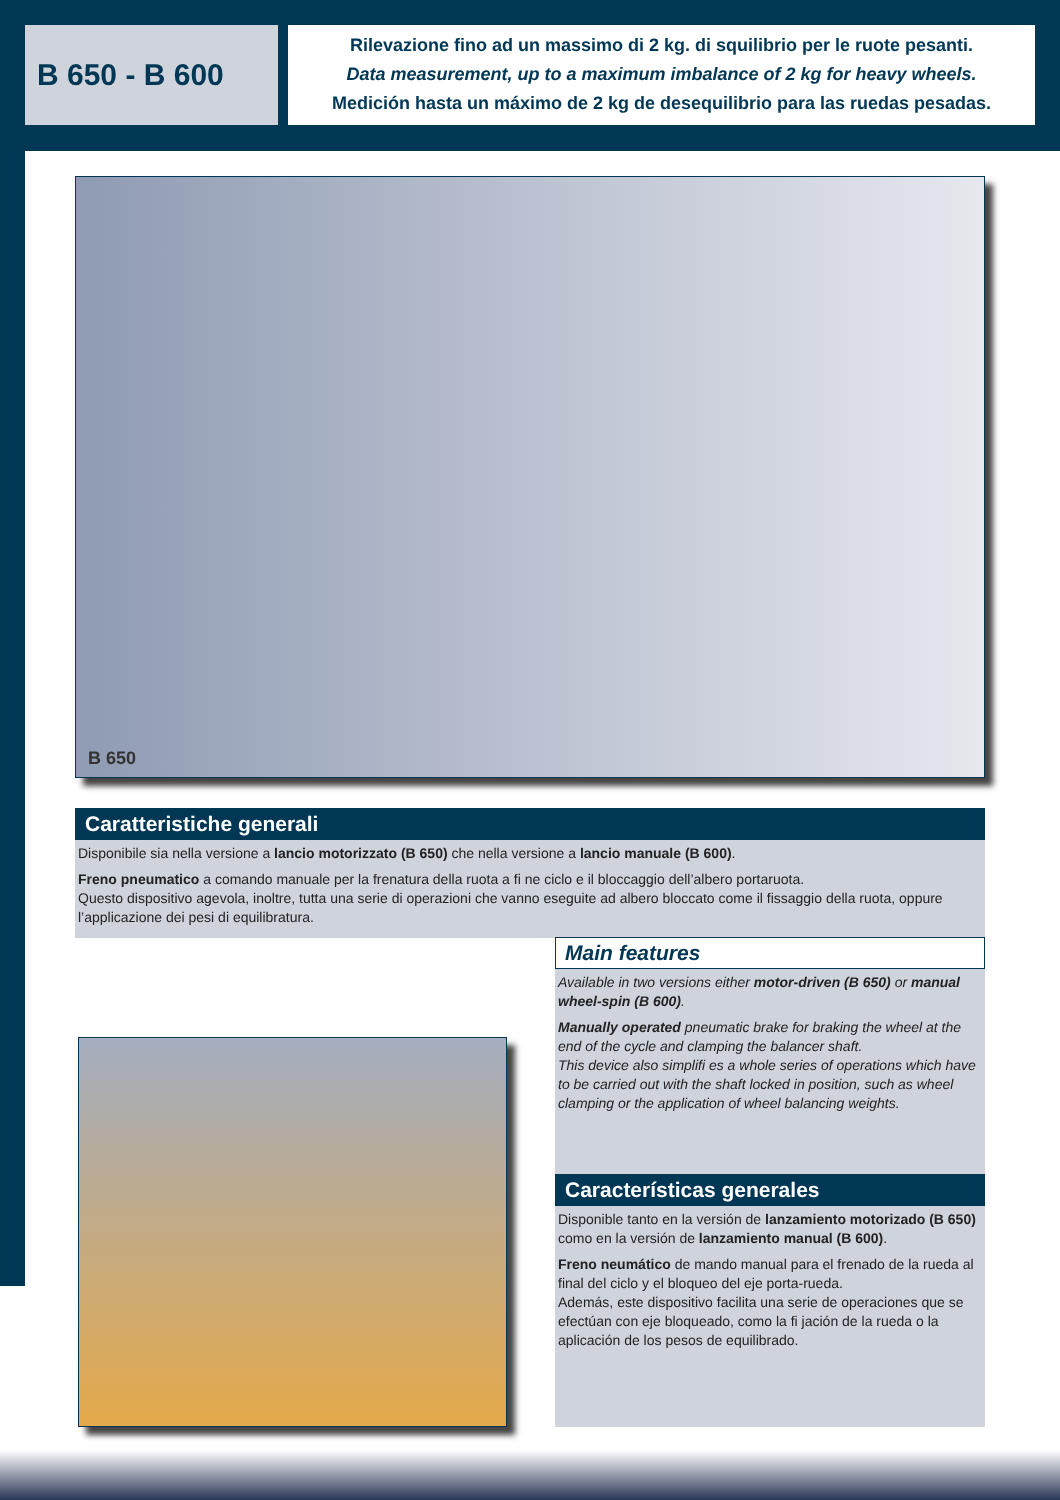B 650 - B 600
Rilevazione fino ad un massimo di 2 kg. di squilibrio per le ruote pesanti.
Data measurement, up to a maximum imbalance of 2 kg for heavy wheels.
Medición hasta un máximo de 2 kg de desequilibrio para las ruedas pesadas.
B 650
Caratteristiche generali
Disponibile sia nella versione a lancio motorizzato (B 650) che nella versione a lancio manuale (B 600).
Freno pneumatico a comando manuale per la frenatura della ruota a fi ne ciclo e il bloccaggio dell’albero portaruota.
Questo dispositivo agevola, inoltre, tutta una serie di operazioni che vanno eseguite ad albero bloccato come il fissaggio della ruota, oppure l’applicazione dei pesi di equilibratura.
Main features
Available in two versions either motor-driven (B 650) or manual wheel-spin (B 600).
Manually operated pneumatic brake for braking the wheel at the end of the cycle and clamping the balancer shaft.
This device also simplifi es a whole series of operations which have to be carried out with the shaft locked in position, such as wheel clamping or the application of wheel balancing weights.
Características generales
Disponible tanto en la versión de lanzamiento motorizado (B 650) como en la versión de lanzamiento manual (B 600).
Freno neumático de mando manual para el frenado de la rueda al final del ciclo y el bloqueo del eje porta-rueda.
Además, este dispositivo facilita una serie de operaciones que se efectúan con eje bloqueado, como la fi jación de la rueda o la aplicación de los pesos de equilibrado.